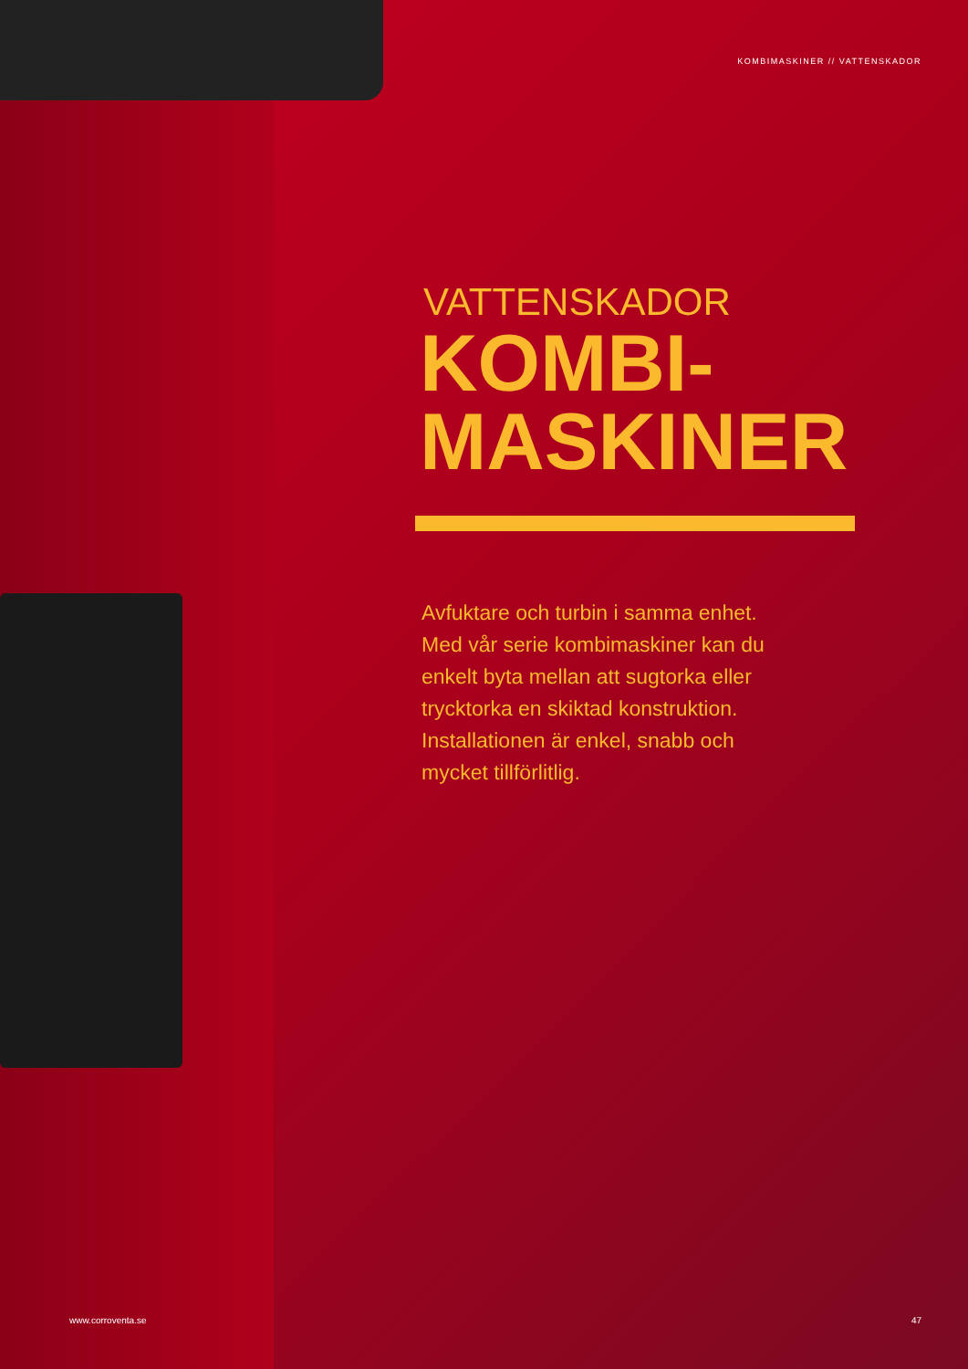KOMBIMASKINER // VATTENSKADOR
VATTENSKADOR
KOMBI-
MASKINER
Avfuktare och turbin i samma enhet. Med vår serie kombimaskiner kan du enkelt byta mellan att sugtorka eller trycktorka en skiktad konstruktion. Installationen är enkel, snabb och mycket tillförlitlig.
www.corroventa.se 47